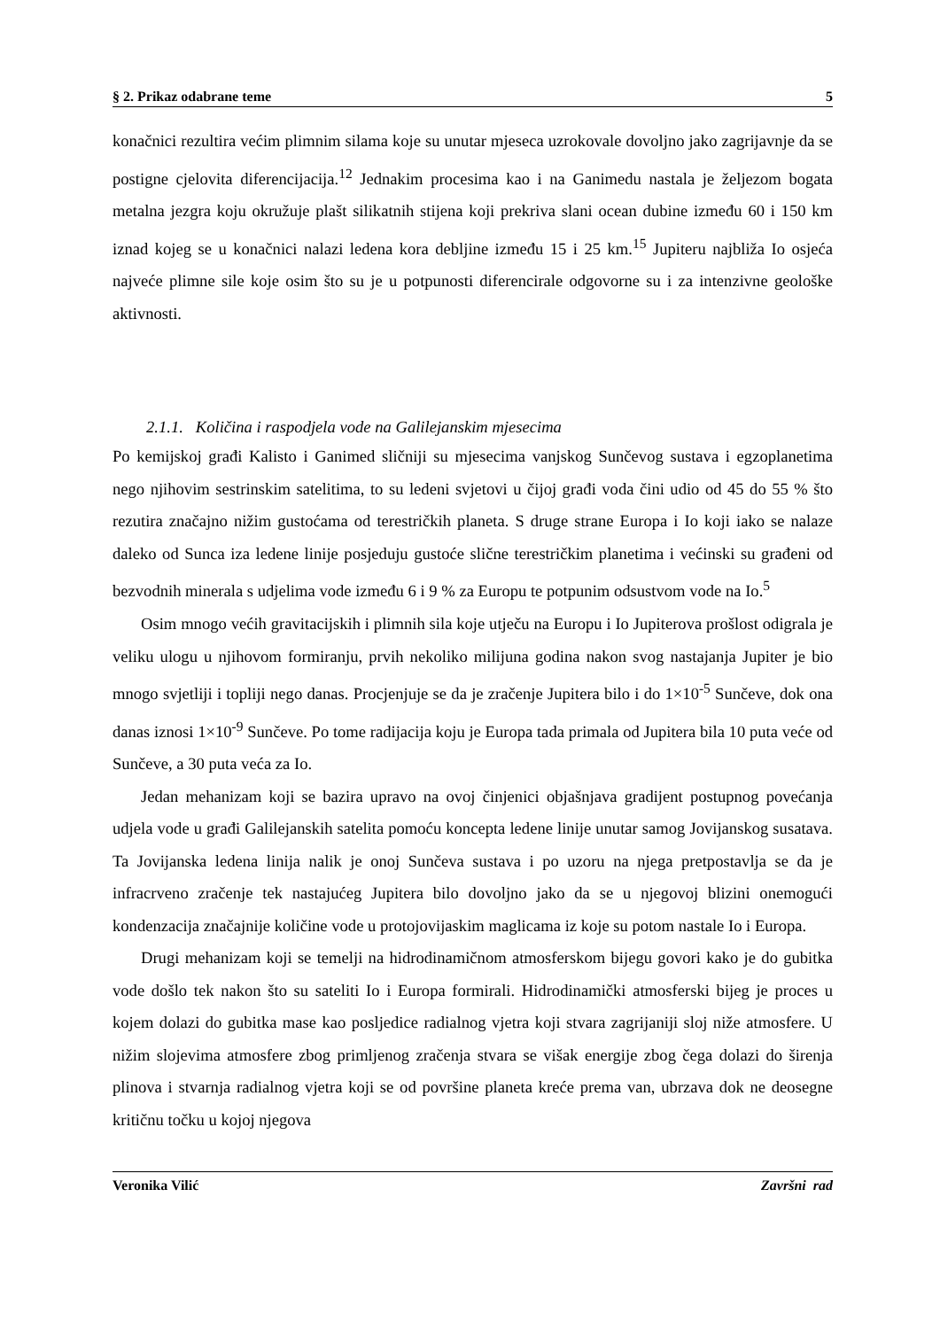§ 2. Prikaz odabrane teme 5
konačnici rezultira većim plimnim silama koje su unutar mjeseca uzrokovale dovoljno jako zagrijavnje da se postigne cjelovita diferencijacija.<sup>12</sup> Jednakim procesima kao i na Ganimedu nastala je željezom bogata metalna jezgra koju okružuje plašt silikatnih stijena koji prekriva slani ocean dubine između 60 i 150 km iznad kojeg se u konačnici nalazi ledena kora debljine između 15 i 25 km.<sup>15</sup> Jupiteru najbliža Io osjeća najveće plimne sile koje osim što su je u potpunosti diferencirale odgovorne su i za intenzivne geološke aktivnosti.
2.1.1. Količina i raspodjela vode na Galilejanskim mjesecima
Po kemijskoj građi Kalisto i Ganimed sličniji su mjesecima vanjskog Sunčevog sustava i egzoplanetima nego njihovim sestrinskim satelitima, to su ledeni svjetovi u čijoj građi voda čini udio od 45 do 55 % što rezutira značajno nižim gustoćama od terestričkih planeta. S druge strane Europa i Io koji iako se nalaze daleko od Sunca iza ledene linije posjeduju gustoće slične terestričkim planetima i većinski su građeni od bezvodnih minerala s udjelima vode između 6 i 9 % za Europu te potpunim odsustvom vode na Io.<sup>5</sup>
Osim mnogo većih gravitacijskih i plimnih sila koje utječu na Europu i Io Jupiterova prošlost odigrala je veliku ulogu u njihovom formiranju, prvih nekoliko milijuna godina nakon svog nastajanja Jupiter je bio mnogo svjetliji i topliji nego danas. Procjenjuje se da je zračenje Jupitera bilo i do 1×10<sup>-5</sup> Sunčeve, dok ona danas iznosi 1×10<sup>-9</sup> Sunčeve. Po tome radijacija koju je Europa tada primala od Jupitera bila 10 puta veće od Sunčeve, a 30 puta veća za Io.
Jedan mehanizam koji se bazira upravo na ovoj činjenici objašnjava gradijent postupnog povećanja udjela vode u građi Galilejanskih satelita pomoću koncepta ledene linije unutar samog Jovijanskog susatava. Ta Jovijanska ledena linija nalik je onoj Sunčeva sustava i po uzoru na njega pretpostavlja se da je infracrveno zračenje tek nastajućeg Jupitera bilo dovoljno jako da se u njegovoj blizini onemogući kondenzacija značajnije količine vode u protojovijaskim maglicama iz koje su potom nastale Io i Europa.
Drugi mehanizam koji se temelji na hidrodinamičnom atmosferskom bijegu govori kako je do gubitka vode došlo tek nakon što su sateliti Io i Europa formirali. Hidrodinamički atmosferski bijeg je proces u kojem dolazi do gubitka mase kao posljedice radialnog vjetra koji stvara zagrijaniji sloj niže atmosfere. U nižim slojevima atmosfere zbog primljenog zračenja stvara se višak energije zbog čega dolazi do širenja plinova i stvarnja radialnog vjetra koji se od površine planeta kreće prema van, ubrzava dok ne deosegne kritičnu točku u kojoj njegova
Veronika Vilić Završni rad